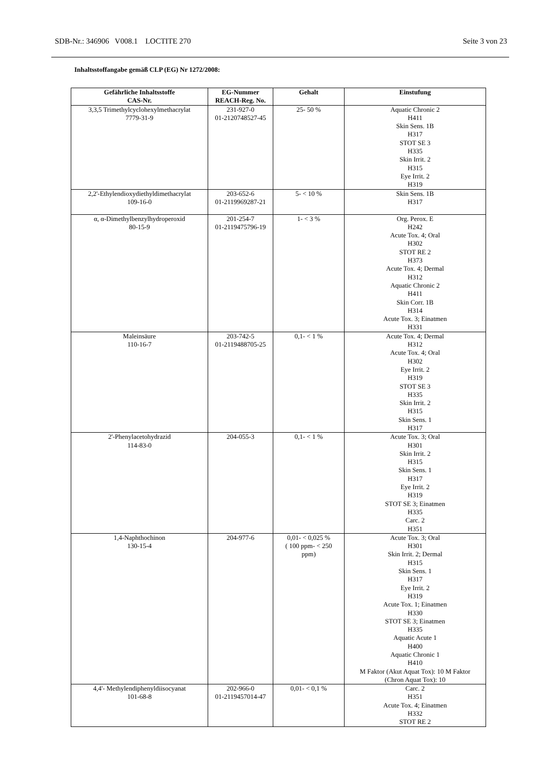SDB-Nr.: 346906 V008.1 LOCTITE 270 Seite 3 von 23
Inhaltsstoffangabe gemäß CLP (EG) Nr 1272/2008:
| Gefährliche Inhaltsstoffe CAS-Nr. | EG-Nummer REACH-Reg. No. | Gehalt | Einstufung |
| --- | --- | --- | --- |
| 3,3,5 Trimethylcyclohexylmethacrylat 7779-31-9 | 231-927-0 01-2120748527-45 | 25- 50 % | Aquatic Chronic 2 H411 Skin Sens. 1B H317 STOT SE 3 H335 Skin Irrit. 2 H315 Eye Irrit. 2 H319 |
| 2,2'-Ethylendioxydiethyldimethacrylat 109-16-0 | 203-652-6 01-2119969287-21 | 5- < 10 % | Skin Sens. 1B H317 |
| α, α-Dimethylbenzylhydroperoxid 80-15-9 | 201-254-7 01-2119475796-19 | 1- < 3 % | Org. Perox. E H242 Acute Tox. 4; Oral H302 STOT RE 2 H373 Acute Tox. 4; Dermal H312 Aquatic Chronic 2 H411 Skin Corr. 1B H314 Acute Tox. 3; Einatmen H331 |
| Maleinsäure 110-16-7 | 203-742-5 01-2119488705-25 | 0,1- < 1 % | Acute Tox. 4; Dermal H312 Acute Tox. 4; Oral H302 Eye Irrit. 2 H319 STOT SE 3 H335 Skin Irrit. 2 H315 Skin Sens. 1 H317 |
| 2'-Phenylacetohydrazid 114-83-0 | 204-055-3 | 0,1- < 1 % | Acute Tox. 3; Oral H301 Skin Irrit. 2 H315 Skin Sens. 1 H317 Eye Irrit. 2 H319 STOT SE 3; Einatmen H335 Carc. 2 H351 |
| 1,4-Naphthochinon 130-15-4 | 204-977-6 | 0,01- < 0,025 % ( 100 ppm- < 250 ppm) | Acute Tox. 3; Oral H301 Skin Irrit. 2; Dermal H315 Skin Sens. 1 H317 Eye Irrit. 2 H319 Acute Tox. 1; Einatmen H330 STOT SE 3; Einatmen H335 Aquatic Acute 1 H400 Aquatic Chronic 1 H410 M Faktor (Akut Aquat Tox): 10 M Faktor (Chron Aquat Tox): 10 |
| 4,4'- Methylendiphenyldiisocyanat 101-68-8 | 202-966-0 01-2119457014-47 | 0,01- < 0,1 % | Carc. 2 H351 Acute Tox. 4; Einatmen H332 STOT RE 2 |